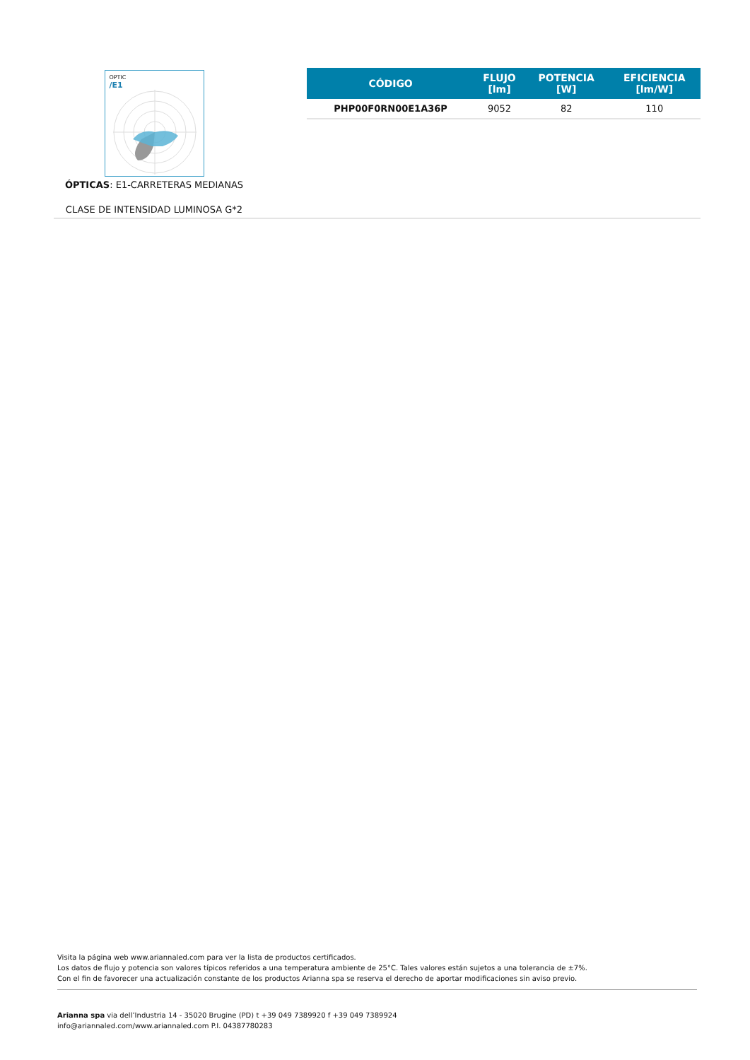OPTIC
/E1
ÓPTICAS: E1-CARRETERAS MEDIANAS
CLASE DE INTENSIDAD LUMINOSA G*2
| CÓDIGO | FLUJO [lm] | POTENCIA [W] | EFICIENCIA [lm/W] |
| --- | --- | --- | --- |
| PHP00F0RN00E1A36P | 9052 | 82 | 110 |
Visita la página web www.ariannaled.com para ver la lista de productos certificados.
Los datos de flujo y potencia son valores típicos referidos a una temperatura ambiente de 25°C. Tales valores están sujetos a una tolerancia de ±7%.
Con el fin de favorecer una actualización constante de los productos Arianna spa se reserva el derecho de aportar modificaciones sin aviso previo.
Arianna spa via dell’Industria 14 - 35020 Brugine (PD) t +39 049 7389920 f +39 049 7389924
info@ariannaled.com/www.ariannaled.com P.I. 04387780283